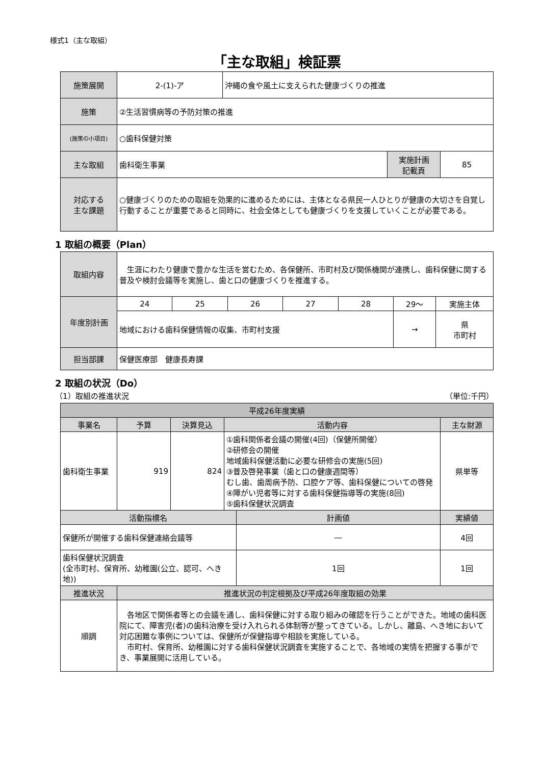様式1（主な取組）
「主な取組」検証票
| 施策展開 | 2-(1)-ア | 沖縄の食や風土に支えられた健康づくりの推進 | | |
| 施策 | ②生活習慣病等の予防対策の推進 | | | |
| (施策の小項目) | ○歯科保健対策 | | | |
| 主な取組 | 歯科衛生事業 | | 実施計画 記載頁 | 85 |
| 対応する 主な課題 | ○健康づくりのための取組を効果的に進めるためには、主体となる県民一人ひとりが健康の大切さを自覚し行動することが重要であると同時に、社会全体としても健康づくりを支援していくことが必要である。 | | | |
1 取組の概要（Plan）
| 取組内容 | 生涯にわたり健康で豊かな生活を営むため、各保健所、市町村及び関係機関が連携し、歯科保健に関する普及や検討会議等を実施し、歯と口の健康づくりを推進する。 | | | | | | |
| 年度別計画 | 24 | 25 | 26 | 27 | 28 | 29〜 | 実施主体 |
| | 地域における歯科保健情報の収集、市町村支援 | | | | | → | 県 市町村 |
| 担当部課 | 保健医療部 健康長寿課 | | | | | | |
2 取組の状況（Do）
（1）取組の推進状況 （単位:千円）
| 平成26年度実績 | | | | | |
| --- | --- | --- | --- | --- | --- |
| 事業名 | 予算 | 決算見込 | 活動内容 | | 主な財源 |
| 歯科衛生事業 | 919 | 824 | ①歯科関係者会議の開催(4回)（保健所開催） ②研修会の開催 地域歯科保健活動に必要な研修会の実施(5回) ③普及啓発事業（歯と口の健康週間等） むし歯、歯周病予防、口腔ケア等、歯科保健についての啓発 ④障がい児者等に対する歯科保健指導等の実施(8回) ⑤歯科保健状況調査 | | 県単等 |
| 活動指標名 | | | | 計画値 | 実績値 |
| 保健所が開催する歯科保健連絡会議等 | | | | ― | 4回 |
| 歯科保健状況調査 (全市町村、保育所、幼稚園(公立、認可、へき地)) | | | | 1回 | 1回 |
| 推進状況 | 推進状況の判定根拠及び平成26年度取組の効果 | | | | |
| 順調 | 各地区で関係者等との会議を通し、歯科保健に対する取り組みの確認を行うことができた。地域の歯科医院にて、障害児(者)の歯科治療を受け入れられる体制等が整ってきている。しかし、離島、へき地において対応困難な事例については、保健所が保健指導や相談を実施している。 市町村、保育所、幼稚園に対する歯科保健状況調査を実施することで、各地域の実情を把握する事ができ、事業展開に活用している。 | | | | |